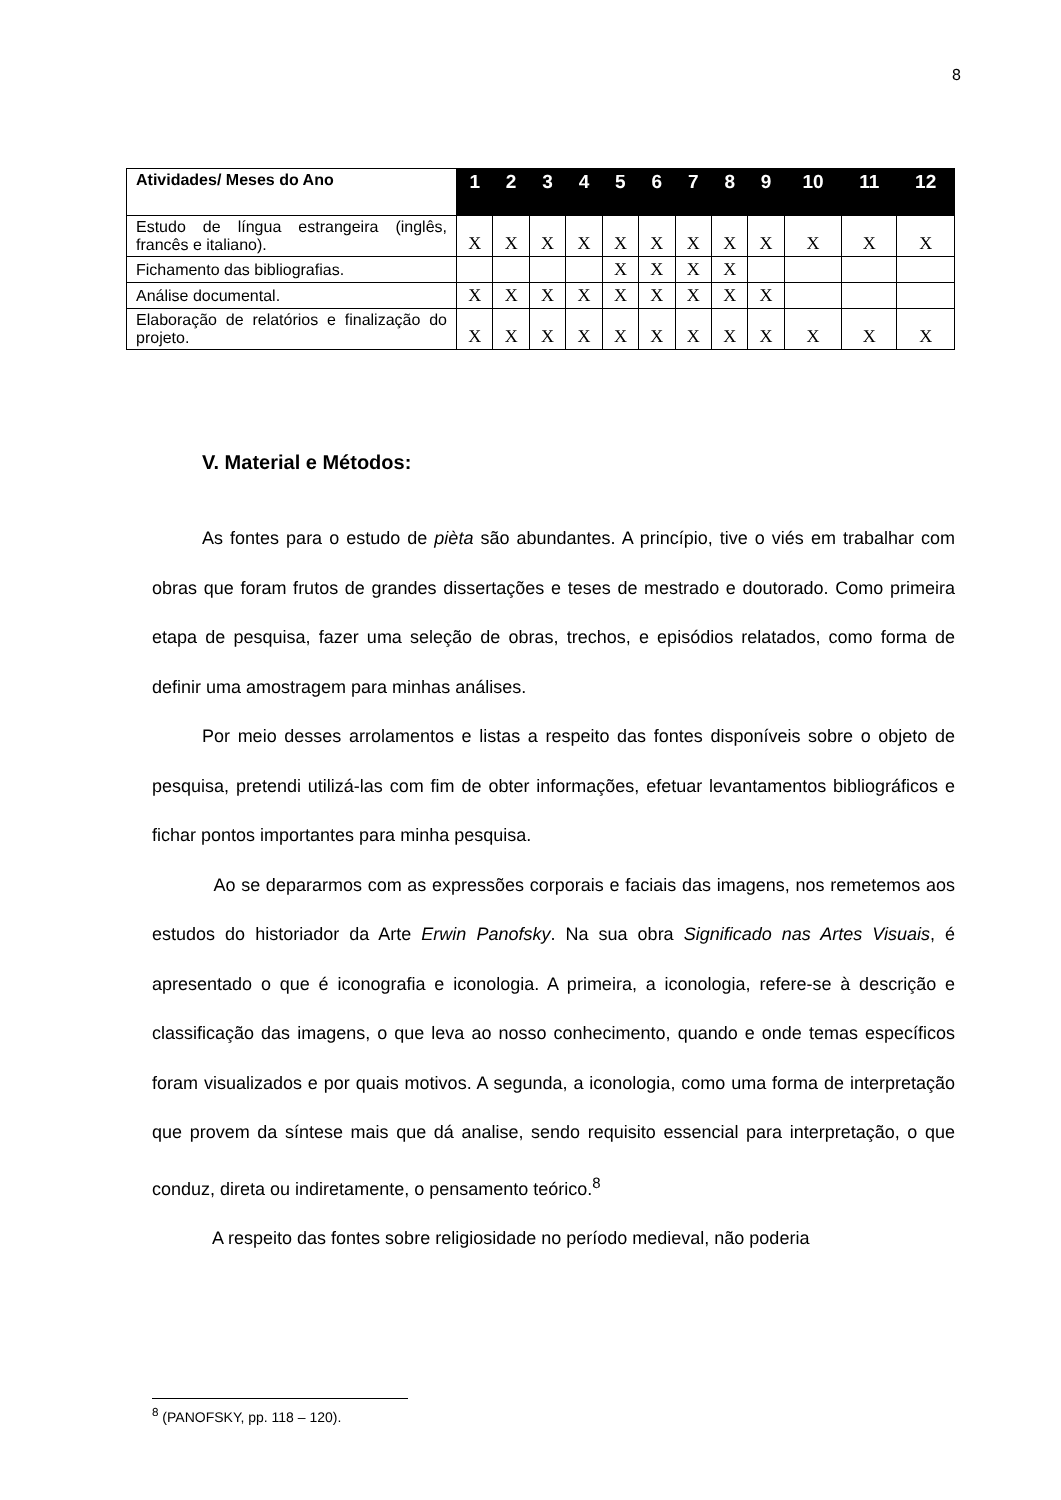8
| Atividades/ Meses do Ano | 1 | 2 | 3 | 4 | 5 | 6 | 7 | 8 | 9 | 10 | 11 | 12 |
| --- | --- | --- | --- | --- | --- | --- | --- | --- | --- | --- | --- | --- |
| Estudo de língua estrangeira (inglês, francês e italiano). | X | X | X | X | X | X | X | X | X | X | X | X |
| Fichamento das bibliografias. | | | | | X | X | X | X | | | | |
| Análise documental. | X | X | X | X | X | X | X | X | X | | | |
| Elaboração de relatórios e finalização do projeto. | X | X | X | X | X | X | X | X | X | X | X | X |
V. Material e Métodos:
As fontes para o estudo de pièta são abundantes. A princípio, tive o viés em trabalhar com obras que foram frutos de grandes dissertações e teses de mestrado e doutorado. Como primeira etapa de pesquisa, fazer uma seleção de obras, trechos, e episódios relatados, como forma de definir uma amostragem para minhas análises.
Por meio desses arrolamentos e listas a respeito das fontes disponíveis sobre o objeto de pesquisa, pretendi utilizá-las com fim de obter informações, efetuar levantamentos bibliográficos e fichar pontos importantes para minha pesquisa.
Ao se depararmos com as expressões corporais e faciais das imagens, nos remetemos aos estudos do historiador da Arte Erwin Panofsky. Na sua obra Significado nas Artes Visuais, é apresentado o que é iconografia e iconologia. A primeira, a iconologia, refere-se à descrição e classificação das imagens, o que leva ao nosso conhecimento, quando e onde temas específicos foram visualizados e por quais motivos. A segunda, a iconologia, como uma forma de interpretação que provem da síntese mais que dá analise, sendo requisito essencial para interpretação, o que conduz, direta ou indiretamente, o pensamento teórico.<sup>8</sup>
A respeito das fontes sobre religiosidade no período medieval, não poderia
<sup>8</sup> (PANOFSKY, pp. 118 – 120).